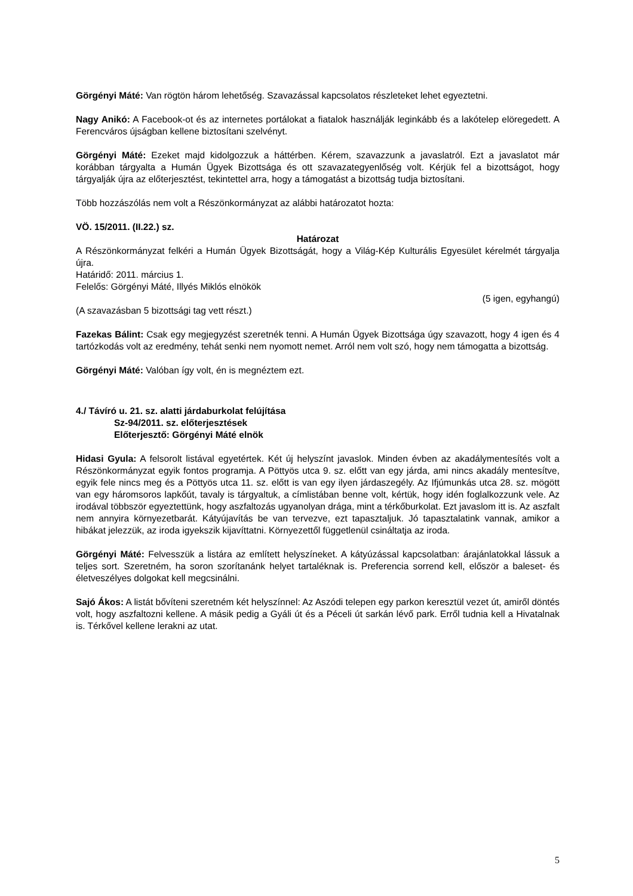Görgényi Máté: Van rögtön három lehetőség. Szavazással kapcsolatos részleteket lehet egyeztetni.
Nagy Anikó: A Facebook-ot és az internetes portálokat a fiatalok használják leginkább és a lakótelep elöregedett. A Ferencváros újságban kellene biztosítani szelvényt.
Görgényi Máté: Ezeket majd kidolgozzuk a háttérben. Kérem, szavazzunk a javaslatról. Ezt a javaslatot már korábban tárgyalta a Humán Ügyek Bizottsága és ott szavazategyenlőség volt. Kérjük fel a bizottságot, hogy tárgyalják újra az előterjesztést, tekintettel arra, hogy a támogatást a bizottság tudja biztosítani.
Több hozzászólás nem volt a Részönkormányzat az alábbi határozatot hozta:
VÖ. 15/2011. (II.22.) sz.
Határozat
A Részönkormányzat felkéri a Humán Ügyek Bizottságát, hogy a Világ-Kép Kulturális Egyesület kérelmét tárgyalja újra.
Határidő: 2011. március 1.
Felelős: Görgényi Máté, Illyés Miklós elnökök
(5 igen, egyhangú)
(A szavazásban 5 bizottsági tag vett részt.)
Fazekas Bálint: Csak egy megjegyzést szeretnék tenni. A Humán Ügyek Bizottsága úgy szavazott, hogy 4 igen és 4 tartózkodás volt az eredmény, tehát senki nem nyomott nemet. Arról nem volt szó, hogy nem támogatta a bizottság.
Görgényi Máté: Valóban így volt, én is megnéztem ezt.
4./ Távíró u. 21. sz. alatti járdaburkolat felújítása
Sz-94/2011. sz. előterjesztések
Előterjesztő: Görgényi Máté elnök
Hidasi Gyula: A felsorolt listával egyetértek. Két új helyszínt javaslok. Minden évben az akadálymentesítés volt a Részönkormányzat egyik fontos programja. A Pöttyös utca 9. sz. előtt van egy járda, ami nincs akadály mentesítve, egyik fele nincs meg és a Pöttyös utca 11. sz. előtt is van egy ilyen járdaszegély. Az Ifjúmunkás utca 28. sz. mögött van egy háromsoros lapkőút, tavaly is tárgyaltuk, a címlistában benne volt, kértük, hogy idén foglalkozzunk vele. Az irodával többször egyeztettünk, hogy aszfaltozás ugyanolyan drága, mint a térkőburkolat. Ezt javaslom itt is. Az aszfalt nem annyira környezetbarát. Kátyújavítás be van tervezve, ezt tapasztaljuk. Jó tapasztalatink vannak, amikor a hibákat jelezzük, az iroda igyekszik kijavíttatni. Környezettől függetlenül csináltatja az iroda.
Görgényi Máté: Felvesszük a listára az említett helyszíneket. A kátyúzással kapcsolatban: árajánlatokkal lássuk a teljes sort. Szeretném, ha soron szorítanánk helyet tartaléknak is. Preferencia sorrend kell, először a baleset- és életveszélyes dolgokat kell megcsinálni.
Sajó Ákos: A listát bővíteni szeretném két helyszínnel: Az Aszódi telepen egy parkon keresztül vezet út, amiről döntés volt, hogy aszfaltozni kellene. A másik pedig a Gyáli út és a Péceli út sarkán lévő park. Erről tudnia kell a Hivatalnak is. Térkővel kellene lerakni az utat.
5